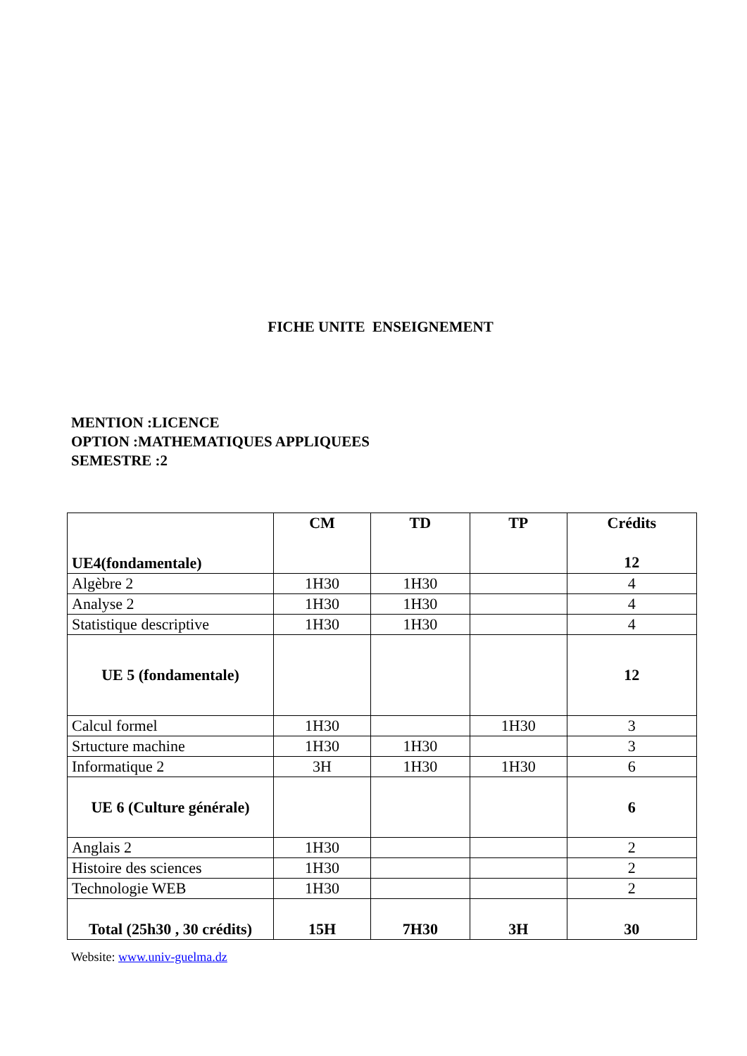FICHE UNITE ENSEIGNEMENT
MENTION :LICENCE
OPTION :MATHEMATIQUES APPLIQUEES
SEMESTRE :2
| UE4(fondamentale) | CM | TD | TP | Crédits 12 |
| Algèbre 2 | 1H30 | 1H30 | | 4 |
| Analyse 2 | 1H30 | 1H30 | | 4 |
| Statistique descriptive | 1H30 | 1H30 | | 4 |
| UE 5 (fondamentale) | | | | 12 |
| Calcul formel | 1H30 | | 1H30 | 3 |
| Srtucture machine | 1H30 | 1H30 | | 3 |
| Informatique 2 | 3H | 1H30 | 1H30 | 6 |
| UE 6 (Culture générale) | | | | 6 |
| Anglais 2 | 1H30 | | | 2 |
| Histoire des sciences | 1H30 | | | 2 |
| Technologie WEB | 1H30 | | | 2 |
| Total (25h30 , 30 crédits) | 15H | 7H30 | 3H | 30 |
Website: www.univ-guelma.dz